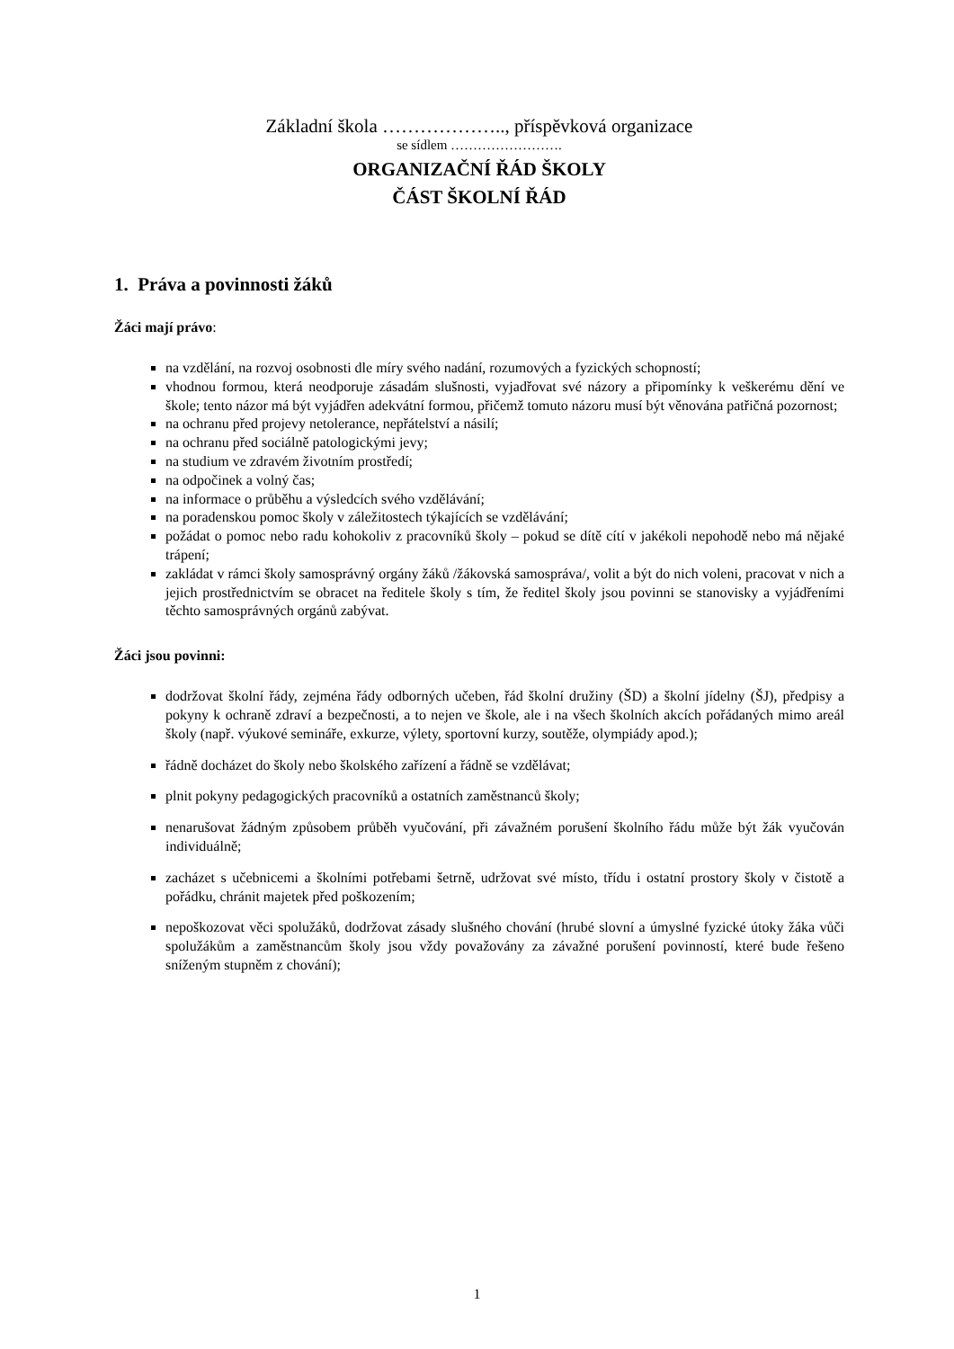Základní škola ……………….., příspěvková organizace
se sídlem …………………….
ORGANIZAČNÍ ŘÁD ŠKOLY
ČÁST ŠKOLNÍ ŘÁD
1. Práva a povinnosti žáků
Žáci mají právo:
na vzdělání, na rozvoj osobnosti dle míry svého nadání, rozumových a fyzických schopností;
vhodnou formou, která neodporuje zásadám slušnosti, vyjadřovat své názory a připomínky k veškerému dění ve škole; tento názor má být vyjádřen adekvátní formou, přičemž tomuto názoru musí být věnována patřičná pozornost;
na ochranu před projevy netolerance, nepřátelství a násilí;
na ochranu před sociálně patologickými jevy;
na studium ve zdravém životním prostředí;
na odpočinek a volný čas;
na informace o průběhu a výsledcích svého vzdělávání;
na poradenskou pomoc školy v záležitostech týkajících se vzdělávání;
požádat o pomoc nebo radu kohokoliv z pracovníků školy – pokud se dítě cítí v jakékoli nepohodě nebo má nějaké trápení;
zakládat v rámci školy samosprávný orgány žáků /žákovská samospráva/, volit a být do nich voleni, pracovat v nich a jejich prostřednictvím se obracet na ředitele školy s tím, že ředitel školy jsou povinni se stanovisky a vyjádřeními těchto samosprávných orgánů zabývat.
Žáci jsou povinni:
dodržovat školní řády, zejména řády odborných učeben, řád školní družiny (ŠD) a školní jídelny (ŠJ), předpisy a pokyny k ochraně zdraví a bezpečnosti, a to nejen ve škole, ale i na všech školních akcích pořádaných mimo areál školy (např. výukové semináře, exkurze, výlety, sportovní kurzy, soutěže, olympiády apod.);
řádně docházet do školy nebo školského zařízení a řádně se vzdělávat;
plnit pokyny pedagogických pracovníků a ostatních zaměstnanců školy;
nenarušovat žádným způsobem průběh vyučování, při závažném porušení školního řádu může být žák vyučován individuálně;
zacházet s učebnicemi a školními potřebami šetrně, udržovat své místo, třídu i ostatní prostory školy v čistotě a pořádku, chránit majetek před poškozením;
nepoškozovat věci spolužáků, dodržovat zásady slušného chování (hrubé slovní a úmyslné fyzické útoky žáka vůči spolužákům a zaměstnancům školy jsou vždy považovány za závažné porušení povinností, které bude řešeno sníženým stupněm z chování);
1